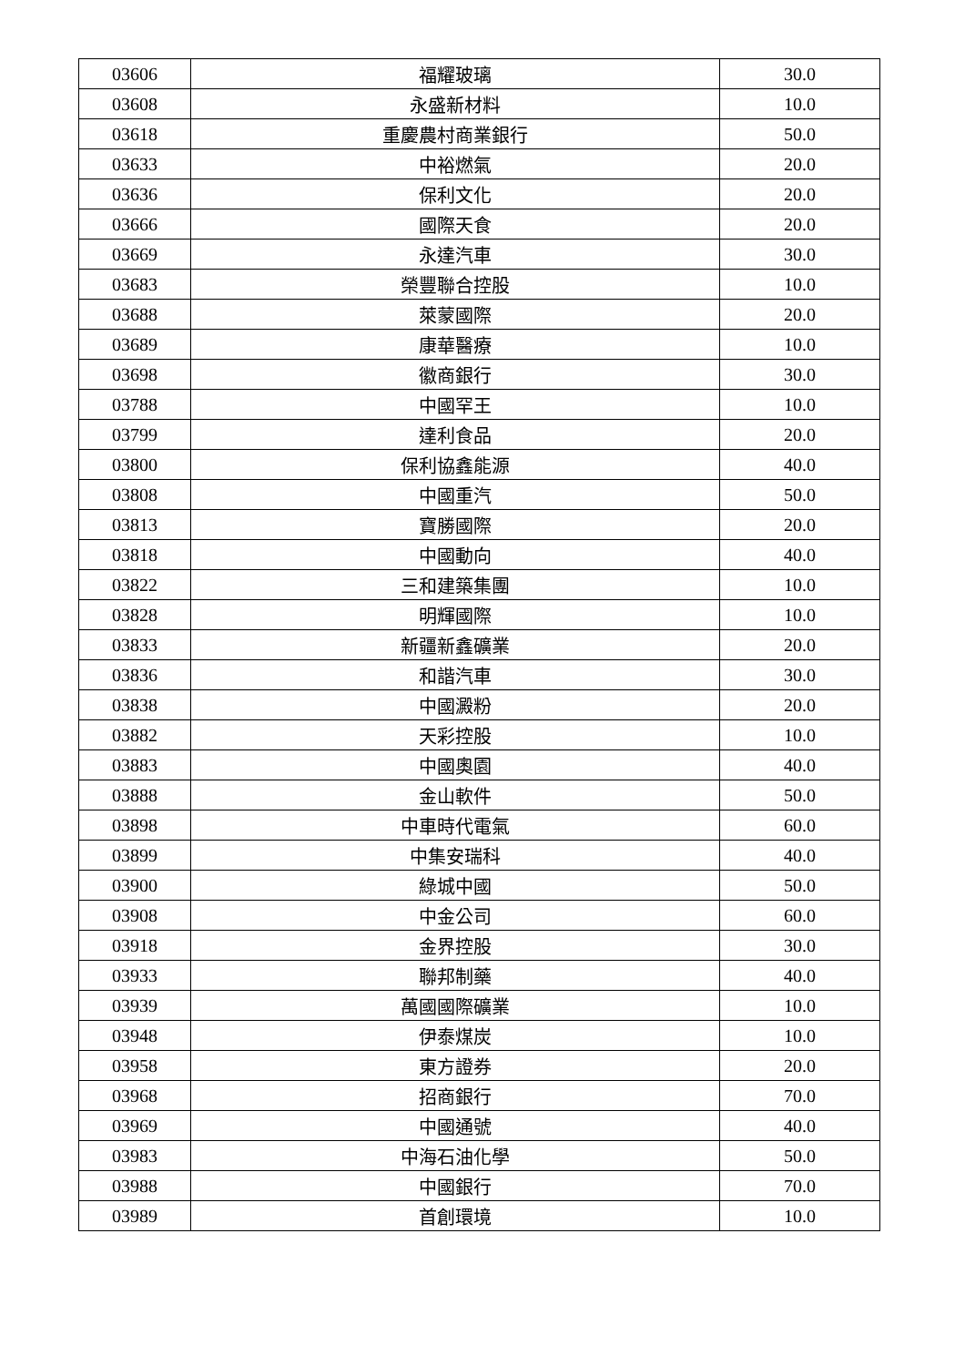| 03606 | 福耀玻璃 | 30.0 |
| 03608 | 永盛新材料 | 10.0 |
| 03618 | 重慶農村商業銀行 | 50.0 |
| 03633 | 中裕燃氣 | 20.0 |
| 03636 | 保利文化 | 20.0 |
| 03666 | 國際天食 | 20.0 |
| 03669 | 永達汽車 | 30.0 |
| 03683 | 榮豐聯合控股 | 10.0 |
| 03688 | 萊蒙國際 | 20.0 |
| 03689 | 康華醫療 | 10.0 |
| 03698 | 徽商銀行 | 30.0 |
| 03788 | 中國罕王 | 10.0 |
| 03799 | 達利食品 | 20.0 |
| 03800 | 保利協鑫能源 | 40.0 |
| 03808 | 中國重汽 | 50.0 |
| 03813 | 寶勝國際 | 20.0 |
| 03818 | 中國動向 | 40.0 |
| 03822 | 三和建築集團 | 10.0 |
| 03828 | 明輝國際 | 10.0 |
| 03833 | 新疆新鑫礦業 | 20.0 |
| 03836 | 和諧汽車 | 30.0 |
| 03838 | 中國澱粉 | 20.0 |
| 03882 | 天彩控股 | 10.0 |
| 03883 | 中國奧園 | 40.0 |
| 03888 | 金山軟件 | 50.0 |
| 03898 | 中車時代電氣 | 60.0 |
| 03899 | 中集安瑞科 | 40.0 |
| 03900 | 綠城中國 | 50.0 |
| 03908 | 中金公司 | 60.0 |
| 03918 | 金界控股 | 30.0 |
| 03933 | 聯邦制藥 | 40.0 |
| 03939 | 萬國國際礦業 | 10.0 |
| 03948 | 伊泰煤炭 | 10.0 |
| 03958 | 東方證券 | 20.0 |
| 03968 | 招商銀行 | 70.0 |
| 03969 | 中國通號 | 40.0 |
| 03983 | 中海石油化學 | 50.0 |
| 03988 | 中國銀行 | 70.0 |
| 03989 | 首創環境 | 10.0 |